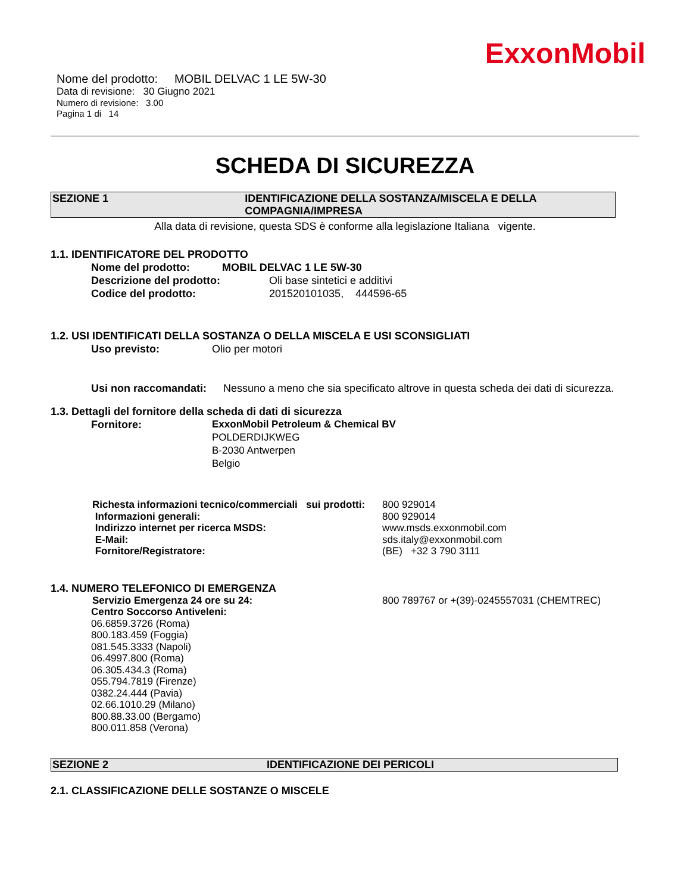ExxonMobil
Nome del prodotto: MOBIL DELVAC 1 LE 5W-30
Data di revisione: 30 Giugno 2021
Numero di revisione: 3.00
Pagina 1 di 14
SCHEDA DI SICUREZZA
SEZIONE 1 IDENTIFICAZIONE DELLA SOSTANZA/MISCELA E DELLA COMPAGNIA/IMPRESA
Alla data di revisione, questa SDS è conforme alla legislazione Italiana vigente.
1.1. IDENTIFICATORE DEL PRODOTTO
Nome del prodotto: MOBIL DELVAC 1 LE 5W-30
Descrizione del prodotto: Oli base sintetici e additivi
Codice del prodotto: 201520101035, 444596-65
1.2. USI IDENTIFICATI DELLA SOSTANZA O DELLA MISCELA E USI SCONSIGLIATI
Uso previsto: Olio per motori
Usi non raccomandati: Nessuno a meno che sia specificato altrove in questa scheda dei dati di sicurezza.
1.3. Dettagli del fornitore della scheda di dati di sicurezza
Fornitore: ExxonMobil Petroleum & Chemical BV
POLDERDIJKWEG
B-2030 Antwerpen
Belgio
Richesta informazioni tecnico/commerciali sui prodotti: 800 929014
Informazioni generali: 800 929014
Indirizzo internet per ricerca MSDS: www.msds.exxonmobil.com
E-Mail: sds.italy@exxonmobil.com
Fornitore/Registratore: (BE) +32 3 790 3111
1.4. NUMERO TELEFONICO DI EMERGENZA
Servizio Emergenza 24 ore su 24: 800 789767 or +(39)-0245557031 (CHEMTREC)
Centro Soccorso Antiveleni:
06.6859.3726 (Roma)
800.183.459 (Foggia)
081.545.3333 (Napoli)
06.4997.800 (Roma)
06.305.434.3 (Roma)
055.794.7819 (Firenze)
0382.24.444 (Pavia)
02.66.1010.29 (Milano)
800.88.33.00 (Bergamo)
800.011.858 (Verona)
SEZIONE 2 IDENTIFICAZIONE DEI PERICOLI
2.1. CLASSIFICAZIONE DELLE SOSTANZE O MISCELE